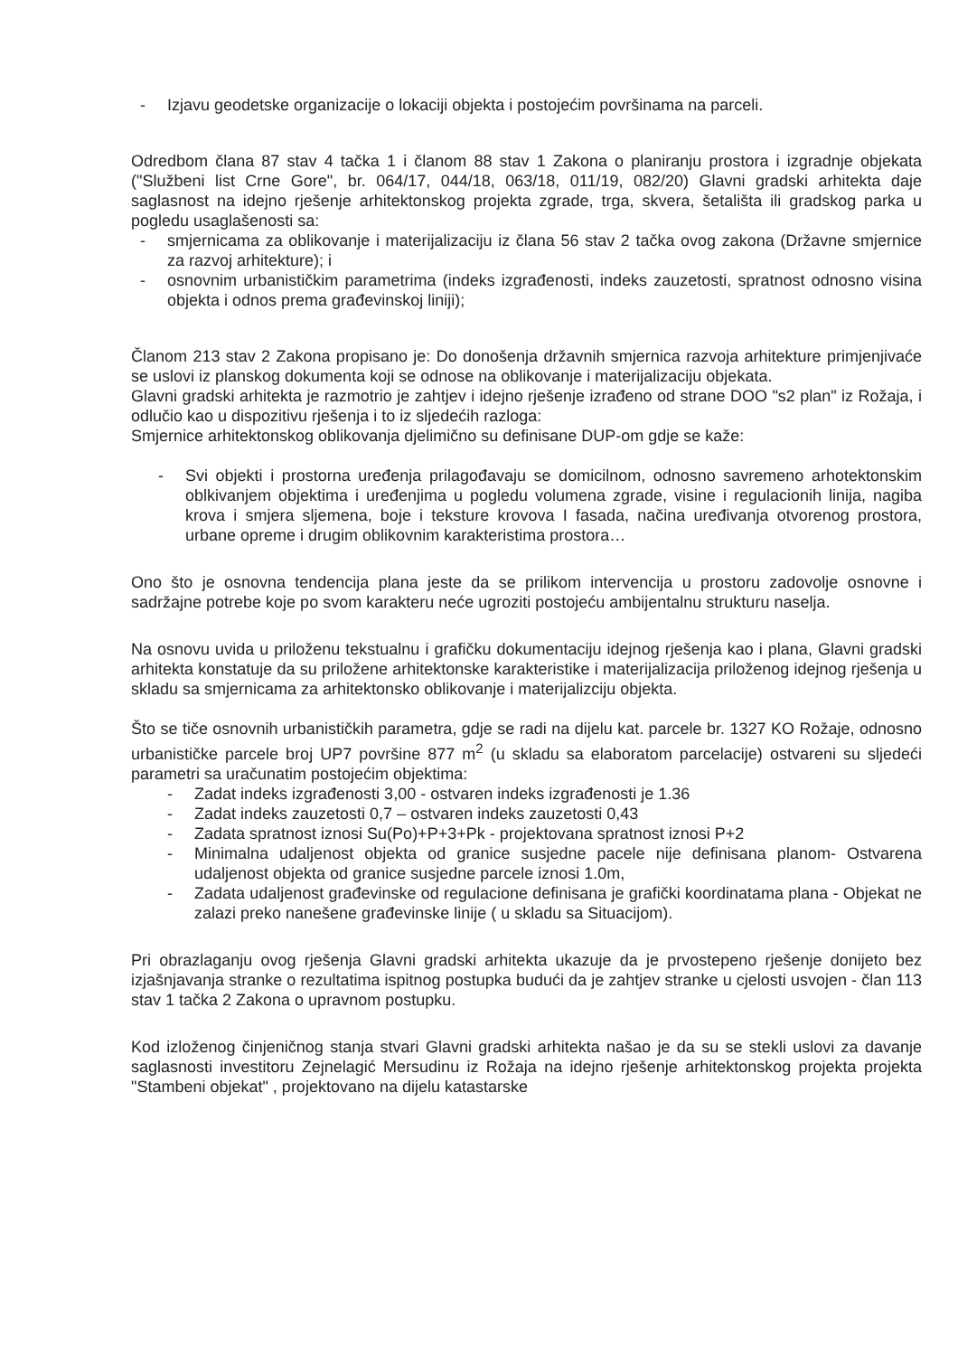- Izjavu geodetske organizacije o lokaciji objekta i postojećim površinama na parceli.
Odredbom člana 87 stav 4 tačka 1 i članom 88 stav 1 Zakona o planiranju prostora i izgradnje objekata ("Službeni list Crne Gore", br. 064/17, 044/18, 063/18, 011/19, 082/20) Glavni gradski arhitekta daje saglasnost na idejno rješenje arhitektonskog projekta zgrade, trga, skvera, šetališta ili gradskog parka u pogledu usaglašenosti sa:
- smjernicama za oblikovanje i materijalizaciju iz člana 56 stav 2 tačka ovog zakona (Državne smjernice za razvoj arhitekture); i
- osnovnim urbanističkim parametrima (indeks izgrađenosti, indeks zauzetosti, spratnost odnosno visina objekta i odnos prema građevinskoj liniji);
Članom 213 stav 2 Zakona propisano je: Do donošenja državnih smjernica razvoja arhitekture primjenjivaće se uslovi iz planskog dokumenta koji se odnose na oblikovanje i materijalizaciju objekata.
Glavni gradski arhitekta je razmotrio je zahtjev i idejno rješenje izrađeno od strane DOO "s2 plan" iz Rožaja, i odlučio kao u dispozitivu rješenja i to iz sljedećih razloga:
Smjernice arhitektonskog oblikovanja djelimično su definisane DUP-om gdje se kaže:
- Svi objekti i prostorna uređenja prilagođavaju se domicilnom, odnosno savremeno arhotektonskim oblkivanjem objektima i uređenjima u pogledu volumena zgrade, visine i regulacionih linija, nagiba krova i smjera sljemena, boje i teksture krovova I fasada, načina uređivanja otvorenog prostora, urbane opreme i drugim oblikovnim karakteristima prostora…
Ono što je osnovna tendencija plana jeste da se prilikom intervencija u prostoru zadovolje osnovne i sadržajne potrebe koje po svom karakteru neće ugroziti postojeću ambijentalnu strukturu naselja.
Na osnovu uvida u priloženu tekstualnu i grafičku dokumentaciju idejnog rješenja kao i plana, Glavni gradski arhitekta konstatuje da su priložene arhitektonske karakteristike i materijalizacija priloženog idejnog rješenja u skladu sa smjernicama za arhitektonsko oblikovanje i materijalizciju objekta.
Što se tiče osnovnih urbanističkih parametra, gdje se radi na dijelu kat. parcele br. 1327 KO Rožaje, odnosno urbanističke parcele broj UP7 površine 877 m<sup>2</sup> (u skladu sa elaboratom parcelacije) ostvareni su sljedeći parametri sa uračunatim postojećim objektima:
- Zadat indeks izgrađenosti 3,00 - ostvaren indeks izgrađenosti je 1.36
- Zadat indeks zauzetosti 0,7 – ostvaren indeks zauzetosti 0,43
- Zadata spratnost iznosi Su(Po)+P+3+Pk - projektovana spratnost iznosi P+2
- Minimalna udaljenost objekta od granice susjedne pacele nije definisana planom- Ostvarena udaljenost objekta od granice susjedne parcele iznosi 1.0m,
- Zadata udaljenost građevinske od regulacione definisana je grafički koordinatama plana - Objekat ne zalazi preko nanešene građevinske linije ( u skladu sa Situacijom).
Pri obrazlaganju ovog rješenja Glavni gradski arhitekta ukazuje da je prvostepeno rješenje donijeto bez izjašnjavanja stranke o rezultatima ispitnog postupka budući da je zahtjev stranke u cjelosti usvojen - član 113 stav 1 tačka 2 Zakona o upravnom postupku.
Kod izloženog činjeničnog stanja stvari Glavni gradski arhitekta našao je da su se stekli uslovi za davanje saglasnosti investitoru Zejnelagić Mersudinu iz Rožaja na idejno rješenje arhitektonskog projekta projekta "Stambeni objekat" , projektovano na dijelu katastarske